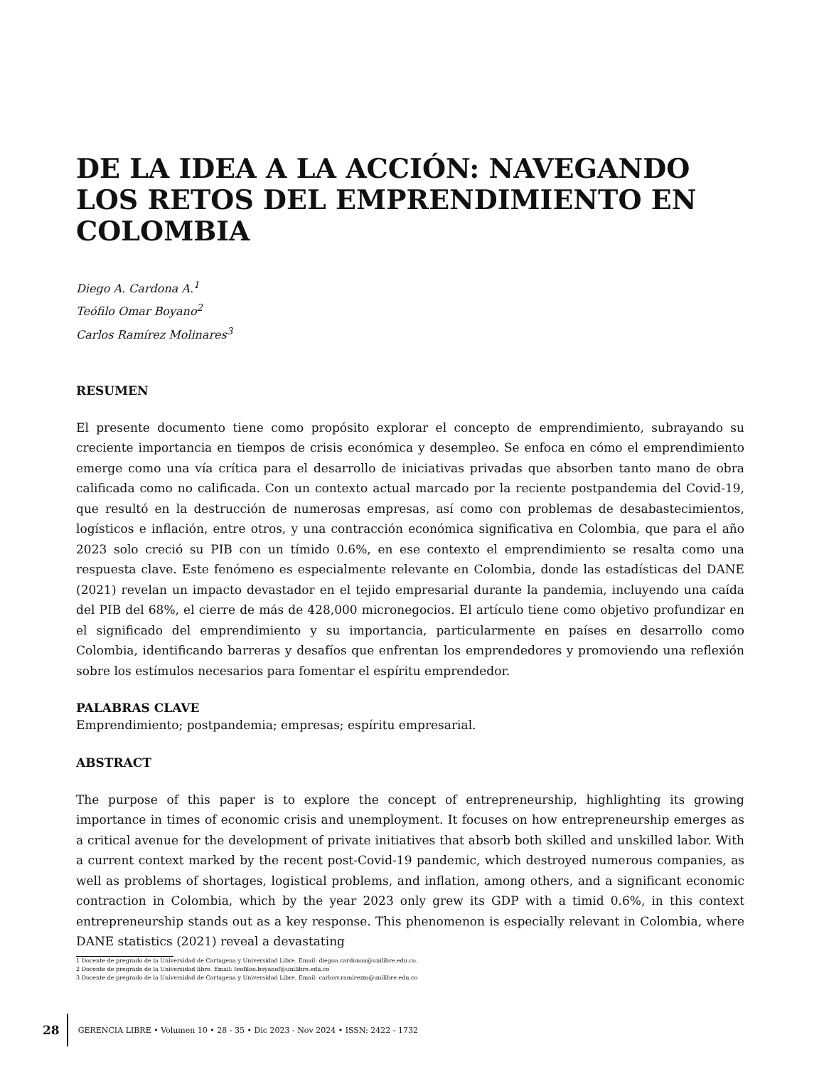DE LA IDEA A LA ACCIÓN: NAVEGANDO LOS RETOS DEL EMPRENDIMIENTO EN COLOMBIA
Diego A. Cardona A.<sup>1</sup>
Teófilo Omar Boyano<sup>2</sup>
Carlos Ramírez Molinares<sup>3</sup>
RESUMEN
El presente documento tiene como propósito explorar el concepto de emprendimiento, subrayando su creciente importancia en tiempos de crisis económica y desempleo. Se enfoca en cómo el emprendimiento emerge como una vía crítica para el desarrollo de iniciativas privadas que absorben tanto mano de obra calificada como no calificada. Con un contexto actual marcado por la reciente postpandemia del Covid-19, que resultó en la destrucción de numerosas empresas, así como con problemas de desabastecimientos, logísticos e inflación, entre otros, y una contracción económica significativa en Colombia, que para el año 2023 solo creció su PIB con un tímido 0.6%, en ese contexto el emprendimiento se resalta como una respuesta clave. Este fenómeno es especialmente relevante en Colombia, donde las estadísticas del DANE (2021) revelan un impacto devastador en el tejido empresarial durante la pandemia, incluyendo una caída del PIB del 68%, el cierre de más de 428,000 micronegocios. El artículo tiene como objetivo profundizar en el significado del emprendimiento y su importancia, particularmente en países en desarrollo como Colombia, identificando barreras y desafíos que enfrentan los emprendedores y promoviendo una reflexión sobre los estímulos necesarios para fomentar el espíritu emprendedor.
PALABRAS CLAVE
Emprendimiento; postpandemia; empresas; espíritu empresarial.
ABSTRACT
The purpose of this paper is to explore the concept of entrepreneurship, highlighting its growing importance in times of economic crisis and unemployment. It focuses on how entrepreneurship emerges as a critical avenue for the development of private initiatives that absorb both skilled and unskilled labor. With a current context marked by the recent post-Covid-19 pandemic, which destroyed numerous companies, as well as problems of shortages, logistical problems, and inflation, among others, and a significant economic contraction in Colombia, which by the year 2023 only grew its GDP with a timid 0.6%, in this context entrepreneurship stands out as a key response. This phenomenon is especially relevant in Colombia, where DANE statistics (2021) reveal a devastating
1 Docente de pregrado de la Universidad de Cartagena y Universidad Libre. Email: diegoa.cardonaa@unilibre.edu.co.
2 Docente de pregrado de la Universidad libre. Email: teofiloo.boyanof@unilibre.edu.co
3 Docente de pregrado de la Universidad de Cartagena y Universidad Libre. Email: carlosv.ramirezm@unilibre.edu.co
28
GERENCIA LIBRE • Volumen 10 • 28 - 35 • Dic 2023 - Nov 2024 • ISSN: 2422 - 1732